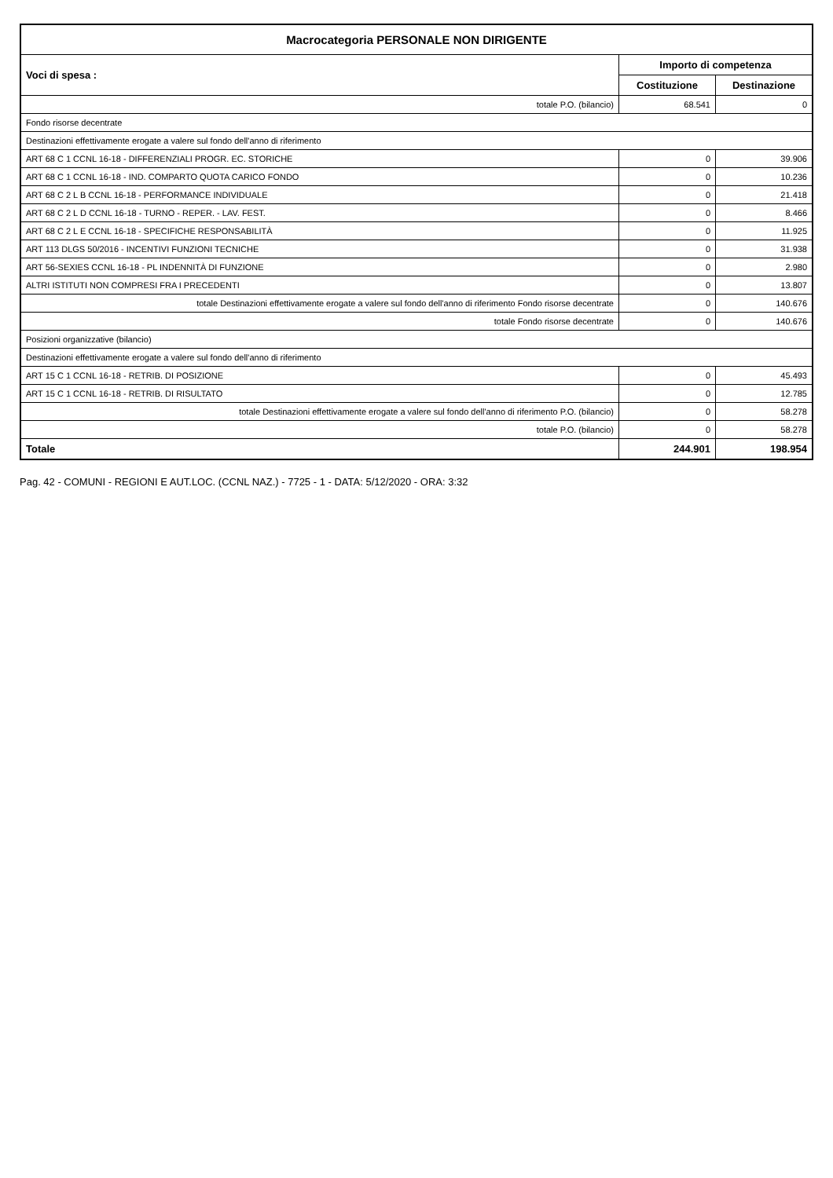| Macrocategoria PERSONALE NON DIRIGENTE | | |
| --- | --- | --- |
| Voci di spesa : | Importo di competenza | |
| | Costituzione | Destinazione |
| totale P.O. (bilancio) | 68.541 | 0 |
| Fondo risorse decentrate | | |
| Destinazioni effettivamente erogate a valere sul fondo dell'anno di riferimento | | |
| ART 68 C 1 CCNL 16-18 - DIFFERENZIALI PROGR. EC. STORICHE | 0 | 39.906 |
| ART 68 C 1 CCNL 16-18 - IND. COMPARTO QUOTA CARICO FONDO | 0 | 10.236 |
| ART 68 C 2 L B CCNL 16-18 - PERFORMANCE INDIVIDUALE | 0 | 21.418 |
| ART 68 C 2 L D CCNL 16-18 - TURNO - REPER. - LAV. FEST. | 0 | 8.466 |
| ART 68 C 2 L E CCNL 16-18 - SPECIFICHE RESPONSABILITÀ | 0 | 11.925 |
| ART 113 DLGS 50/2016 - INCENTIVI FUNZIONI TECNICHE | 0 | 31.938 |
| ART 56-SEXIES CCNL 16-18 - PL INDENNITÀ DI FUNZIONE | 0 | 2.980 |
| ALTRI ISTITUTI NON COMPRESI FRA I PRECEDENTI | 0 | 13.807 |
| totale Destinazioni effettivamente erogate a valere sul fondo dell'anno di riferimento Fondo risorse decentrate | 0 | 140.676 |
| totale Fondo risorse decentrate | 0 | 140.676 |
| Posizioni organizzative (bilancio) | | |
| Destinazioni effettivamente erogate a valere sul fondo dell'anno di riferimento | | |
| ART 15 C 1 CCNL 16-18 - RETRIB. DI POSIZIONE | 0 | 45.493 |
| ART 15 C 1 CCNL 16-18 - RETRIB. DI RISULTATO | 0 | 12.785 |
| totale Destinazioni effettivamente erogate a valere sul fondo dell'anno di riferimento P.O. (bilancio) | 0 | 58.278 |
| totale P.O. (bilancio) | 0 | 58.278 |
| Totale | 244.901 | 198.954 |
Pag. 42 - COMUNI - REGIONI E AUT.LOC. (CCNL NAZ.) - 7725 - 1 - DATA: 5/12/2020 - ORA: 3:32